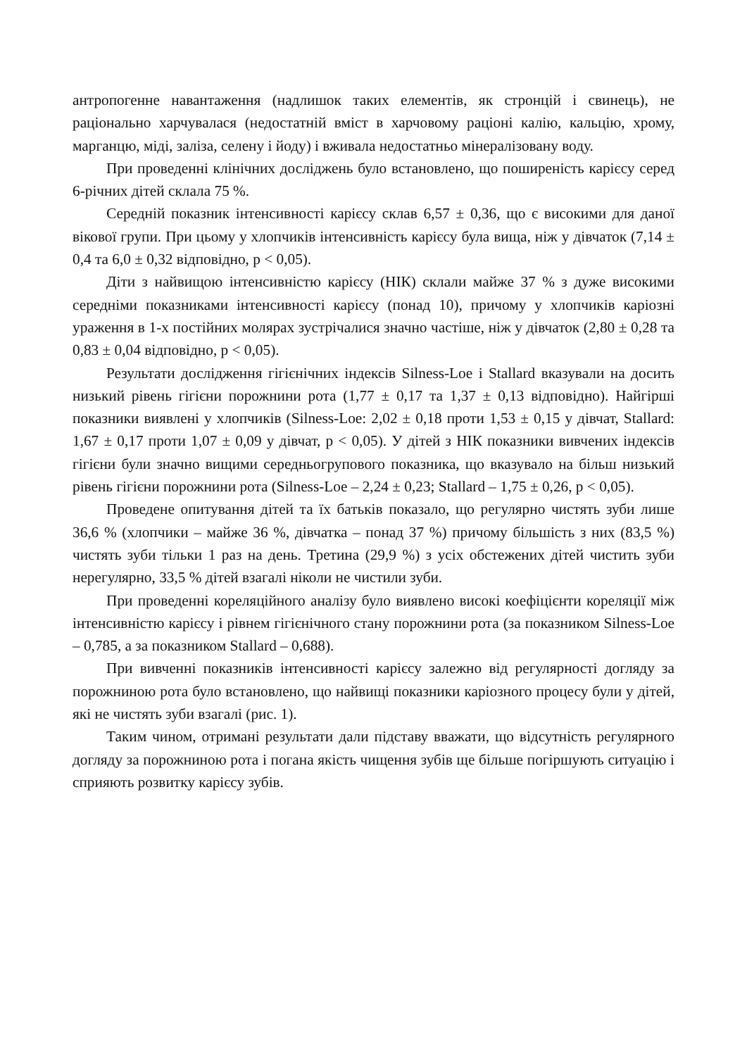антропогенне навантаження (надлишок таких елементів, як стронцій і свинець), не раціонально харчувалася (недостатній вміст в харчовому раціоні калію, кальцію, хрому, марганцю, міді, заліза, селену і йоду) і вживала недостатньо мінералізовану воду.
При проведенні клінічних досліджень було встановлено, що поширеність карієсу серед 6-річних дітей склала 75 %.
Середній показник інтенсивності карієсу склав 6,57 ± 0,36, що є високими для даної вікової групи. При цьому у хлопчиків інтенсивність карієсу була вища, ніж у дівчаток (7,14 ± 0,4 та 6,0 ± 0,32 відповідно, р < 0,05).
Діти з найвищою інтенсивністю карієсу (НІК) склали майже 37 % з дуже високими середніми показниками інтенсивності карієсу (понад 10), причому у хлопчиків каріозні ураження в 1-х постійних молярах зустрічалися значно частіше, ніж у дівчаток (2,80 ± 0,28 та 0,83 ± 0,04 відповідно, р < 0,05).
Результати дослідження гігієнічних індексів Silness-Loe і Stallard вказували на досить низький рівень гігієни порожнини рота (1,77 ± 0,17 та 1,37 ± 0,13 відповідно). Найгірші показники виявлені у хлопчиків (Silness-Loe: 2,02 ± 0,18 проти 1,53 ± 0,15 у дівчат, Stallard: 1,67 ± 0,17 проти 1,07 ± 0,09 у дівчат, р < 0,05). У дітей з НІК показники вивчених індексів гігієни були значно вищими середньогрупового показника, що вказувало на більш низький рівень гігієни порожнини рота (Silness-Loe – 2,24 ± 0,23; Stallard – 1,75 ± 0,26, р < 0,05).
Проведене опитування дітей та їх батьків показало, що регулярно чистять зуби лише 36,6 % (хлопчики – майже 36 %, дівчатка – понад 37 %) причому більшість з них (83,5 %) чистять зуби тільки 1 раз на день. Третина (29,9 %) з усіх обстежених дітей чистить зуби нерегулярно, 33,5 % дітей взагалі ніколи не чистили зуби.
При проведенні кореляційного аналізу було виявлено високі коефіцієнти кореляції між інтенсивністю карієсу і рівнем гігієнічного стану порожнини рота (за показником Silness-Loe – 0,785, а за показником Stallard – 0,688).
При вивченні показників інтенсивності карієсу залежно від регулярності догляду за порожниною рота було встановлено, що найвищі показники каріозного процесу були у дітей, які не чистять зуби взагалі (рис. 1).
Таким чином, отримані результати дали підставу вважати, що відсутність регулярного догляду за порожниною рота і погана якість чищення зубів ще більше погіршують ситуацію і сприяють розвитку карієсу зубів.